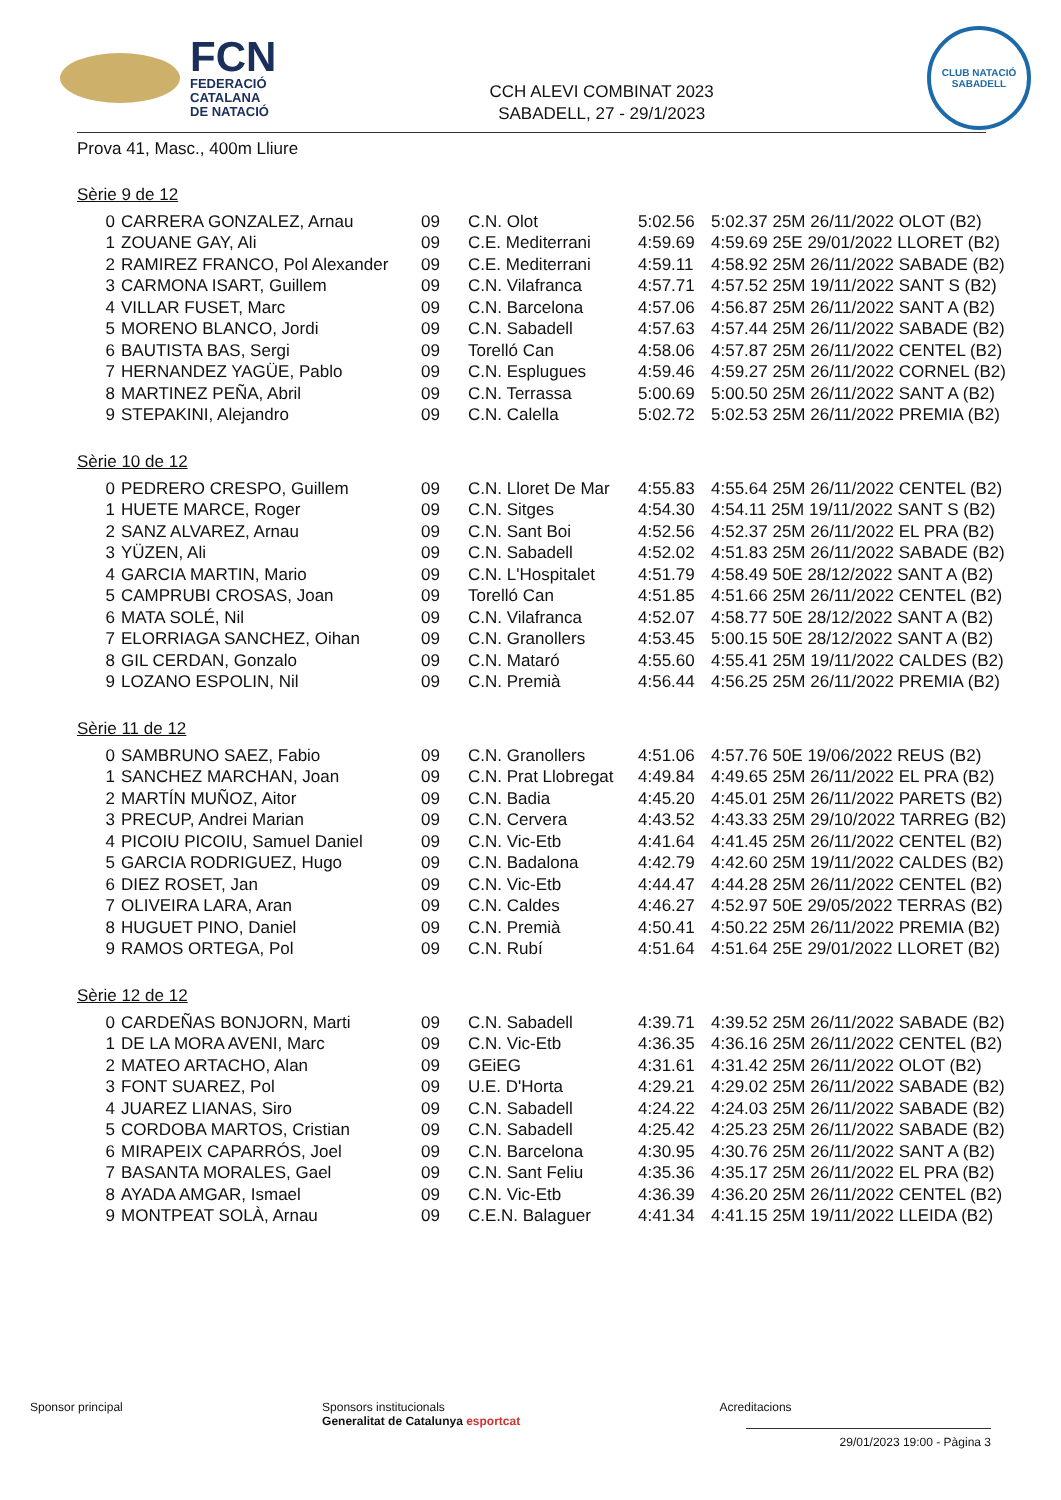FCN
FEDERACIÓ
CATALANA
DE NATACIÓ
CCH ALEVI COMBINAT 2023
SABADELL, 27 - 29/1/2023
CLUB NATACIÓ
SABADELL
Prova 41, Masc., 400m Lliure
Sèrie 9 de 12
| 0 | CARRERA GONZALEZ, Arnau | 09 | C.N. Olot | 5:02.56 | 5:02.37 25M 26/11/2022 OLOT (B2) |
| 1 | ZOUANE GAY, Ali | 09 | C.E. Mediterrani | 4:59.69 | 4:59.69 25E 29/01/2022 LLORET (B2) |
| 2 | RAMIREZ FRANCO, Pol Alexander | 09 | C.E. Mediterrani | 4:59.11 | 4:58.92 25M 26/11/2022 SABADE (B2) |
| 3 | CARMONA ISART, Guillem | 09 | C.N. Vilafranca | 4:57.71 | 4:57.52 25M 19/11/2022 SANT S (B2) |
| 4 | VILLAR FUSET, Marc | 09 | C.N. Barcelona | 4:57.06 | 4:56.87 25M 26/11/2022 SANT A (B2) |
| 5 | MORENO BLANCO, Jordi | 09 | C.N. Sabadell | 4:57.63 | 4:57.44 25M 26/11/2022 SABADE (B2) |
| 6 | BAUTISTA BAS, Sergi | 09 | Torelló Can | 4:58.06 | 4:57.87 25M 26/11/2022 CENTEL (B2) |
| 7 | HERNANDEZ YAGÜE, Pablo | 09 | C.N. Esplugues | 4:59.46 | 4:59.27 25M 26/11/2022 CORNEL (B2) |
| 8 | MARTINEZ PEÑA, Abril | 09 | C.N. Terrassa | 5:00.69 | 5:00.50 25M 26/11/2022 SANT A (B2) |
| 9 | STEPAKINI, Alejandro | 09 | C.N. Calella | 5:02.72 | 5:02.53 25M 26/11/2022 PREMIA (B2) |
Sèrie 10 de 12
| 0 | PEDRERO CRESPO, Guillem | 09 | C.N. Lloret De Mar | 4:55.83 | 4:55.64 25M 26/11/2022 CENTEL (B2) |
| 1 | HUETE MARCE, Roger | 09 | C.N. Sitges | 4:54.30 | 4:54.11 25M 19/11/2022 SANT S (B2) |
| 2 | SANZ ALVAREZ, Arnau | 09 | C.N. Sant Boi | 4:52.56 | 4:52.37 25M 26/11/2022 EL PRA (B2) |
| 3 | YÜZEN, Ali | 09 | C.N. Sabadell | 4:52.02 | 4:51.83 25M 26/11/2022 SABADE (B2) |
| 4 | GARCIA MARTIN, Mario | 09 | C.N. L'Hospitalet | 4:51.79 | 4:58.49 50E 28/12/2022 SANT A (B2) |
| 5 | CAMPRUBI CROSAS, Joan | 09 | Torelló Can | 4:51.85 | 4:51.66 25M 26/11/2022 CENTEL (B2) |
| 6 | MATA SOLÉ, Nil | 09 | C.N. Vilafranca | 4:52.07 | 4:58.77 50E 28/12/2022 SANT A (B2) |
| 7 | ELORRIAGA SANCHEZ, Oihan | 09 | C.N. Granollers | 4:53.45 | 5:00.15 50E 28/12/2022 SANT A (B2) |
| 8 | GIL CERDAN, Gonzalo | 09 | C.N. Mataró | 4:55.60 | 4:55.41 25M 19/11/2022 CALDES (B2) |
| 9 | LOZANO ESPOLIN, Nil | 09 | C.N. Premià | 4:56.44 | 4:56.25 25M 26/11/2022 PREMIA (B2) |
Sèrie 11 de 12
| 0 | SAMBRUNO SAEZ, Fabio | 09 | C.N. Granollers | 4:51.06 | 4:57.76 50E 19/06/2022 REUS (B2) |
| 1 | SANCHEZ MARCHAN, Joan | 09 | C.N. Prat Llobregat | 4:49.84 | 4:49.65 25M 26/11/2022 EL PRA (B2) |
| 2 | MARTÍN MUÑOZ, Aitor | 09 | C.N. Badia | 4:45.20 | 4:45.01 25M 26/11/2022 PARETS (B2) |
| 3 | PRECUP, Andrei Marian | 09 | C.N. Cervera | 4:43.52 | 4:43.33 25M 29/10/2022 TARREG (B2) |
| 4 | PICOIU PICOIU, Samuel Daniel | 09 | C.N. Vic-Etb | 4:41.64 | 4:41.45 25M 26/11/2022 CENTEL (B2) |
| 5 | GARCIA RODRIGUEZ, Hugo | 09 | C.N. Badalona | 4:42.79 | 4:42.60 25M 19/11/2022 CALDES (B2) |
| 6 | DIEZ ROSET, Jan | 09 | C.N. Vic-Etb | 4:44.47 | 4:44.28 25M 26/11/2022 CENTEL (B2) |
| 7 | OLIVEIRA LARA, Aran | 09 | C.N. Caldes | 4:46.27 | 4:52.97 50E 29/05/2022 TERRAS (B2) |
| 8 | HUGUET PINO, Daniel | 09 | C.N. Premià | 4:50.41 | 4:50.22 25M 26/11/2022 PREMIA (B2) |
| 9 | RAMOS ORTEGA, Pol | 09 | C.N. Rubí | 4:51.64 | 4:51.64 25E 29/01/2022 LLORET (B2) |
Sèrie 12 de 12
| 0 | CARDEÑAS BONJORN, Marti | 09 | C.N. Sabadell | 4:39.71 | 4:39.52 25M 26/11/2022 SABADE (B2) |
| 1 | DE LA MORA AVENI, Marc | 09 | C.N. Vic-Etb | 4:36.35 | 4:36.16 25M 26/11/2022 CENTEL (B2) |
| 2 | MATEO ARTACHO, Alan | 09 | GEiEG | 4:31.61 | 4:31.42 25M 26/11/2022 OLOT (B2) |
| 3 | FONT SUAREZ, Pol | 09 | U.E. D'Horta | 4:29.21 | 4:29.02 25M 26/11/2022 SABADE (B2) |
| 4 | JUAREZ LIANAS, Siro | 09 | C.N. Sabadell | 4:24.22 | 4:24.03 25M 26/11/2022 SABADE (B2) |
| 5 | CORDOBA MARTOS, Cristian | 09 | C.N. Sabadell | 4:25.42 | 4:25.23 25M 26/11/2022 SABADE (B2) |
| 6 | MIRAPEIX CAPARRÓS, Joel | 09 | C.N. Barcelona | 4:30.95 | 4:30.76 25M 26/11/2022 SANT A (B2) |
| 7 | BASANTA MORALES, Gael | 09 | C.N. Sant Feliu | 4:35.36 | 4:35.17 25M 26/11/2022 EL PRA (B2) |
| 8 | AYADA AMGAR, Ismael | 09 | C.N. Vic-Etb | 4:36.39 | 4:36.20 25M 26/11/2022 CENTEL (B2) |
| 9 | MONTPEAT SOLÀ, Arnau | 09 | C.E.N. Balaguer | 4:41.34 | 4:41.15 25M 19/11/2022 LLEIDA (B2) |
Sponsor principal Sponsors institucionals
Generalitat de Catalunya esportcat Acreditacions
29/01/2023 19:00 - Pàgina 3